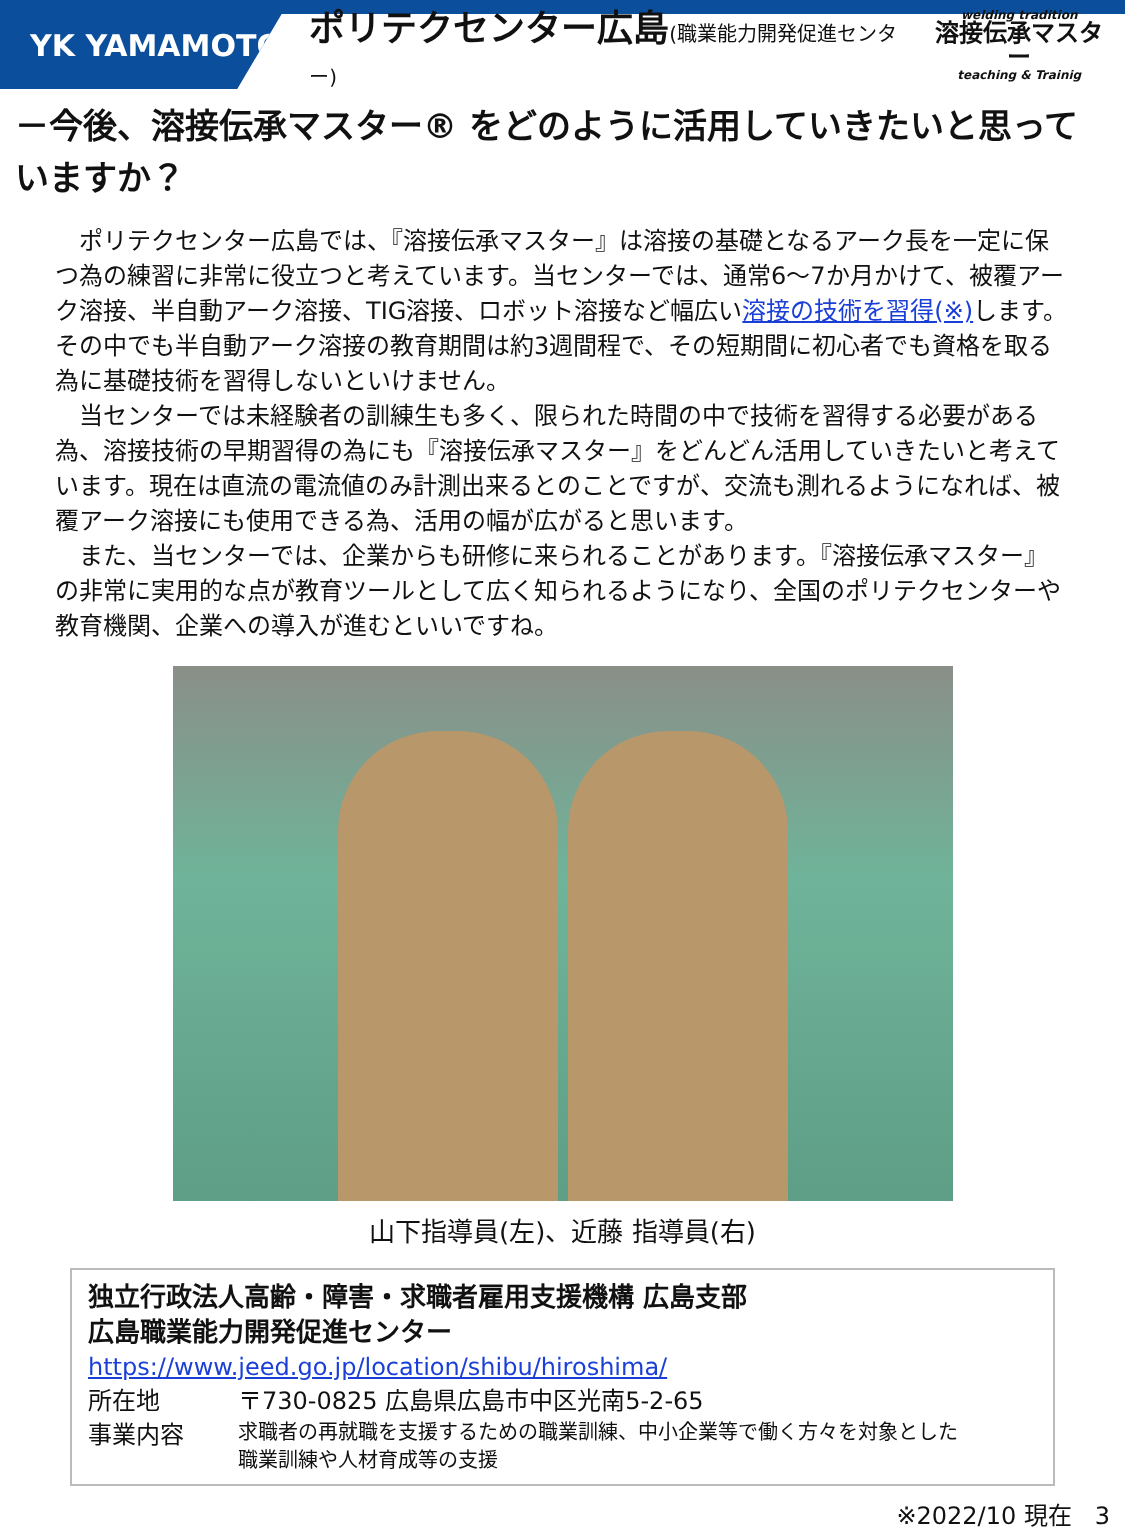YK YAMAMOTO
ポリテクセンター広島(職業能力開発促進センター)
welding tradition
溶接伝承マスター
teaching & Trainig
－今後、溶接伝承マスター® をどのように活用していきたいと思っていますか？
ポリテクセンター広島では、『溶接伝承マスター』は溶接の基礎となるアーク長を一定に保つ為の練習に非常に役立つと考えています。当センターでは、通常6～7か月かけて、被覆アーク溶接、半自動アーク溶接、TIG溶接、ロボット溶接など幅広い溶接の技術を習得(※) します。その中でも半自動アーク溶接の教育期間は約3週間程で、その短期間に初心者でも資格を取る為に基礎技術を習得しないといけません。
当センターでは未経験者の訓練生も多く、限られた時間の中で技術を習得する必要がある為、溶接技術の早期習得の為にも『溶接伝承マスター』をどんどん活用していきたいと考えています。現在は直流の電流値のみ計測出来るとのことですが、交流も測れるようになれば、被覆アーク溶接にも使用できる為、活用の幅が広がると思います。
また、当センターでは、企業からも研修に来られることがあります。『溶接伝承マスター』の非常に実用的な点が教育ツールとして広く知られるようになり、全国のポリテクセンターや教育機関、企業への導入が進むといいですね。
山下指導員(左)、近藤 指導員(右)
独立行政法人高齢・障害・求職者雇用支援機構 広島支部
広島職業能力開発促進センター
https://www.jeed.go.jp/location/shibu/hiroshima/
所在地 〒730-0825 広島県広島市中区光南5-2-65
事業内容 求職者の再就職を支援するための職業訓練、中小企業等で働く方々を対象とした
職業訓練や人材育成等の支援
※2022/10 現在 3